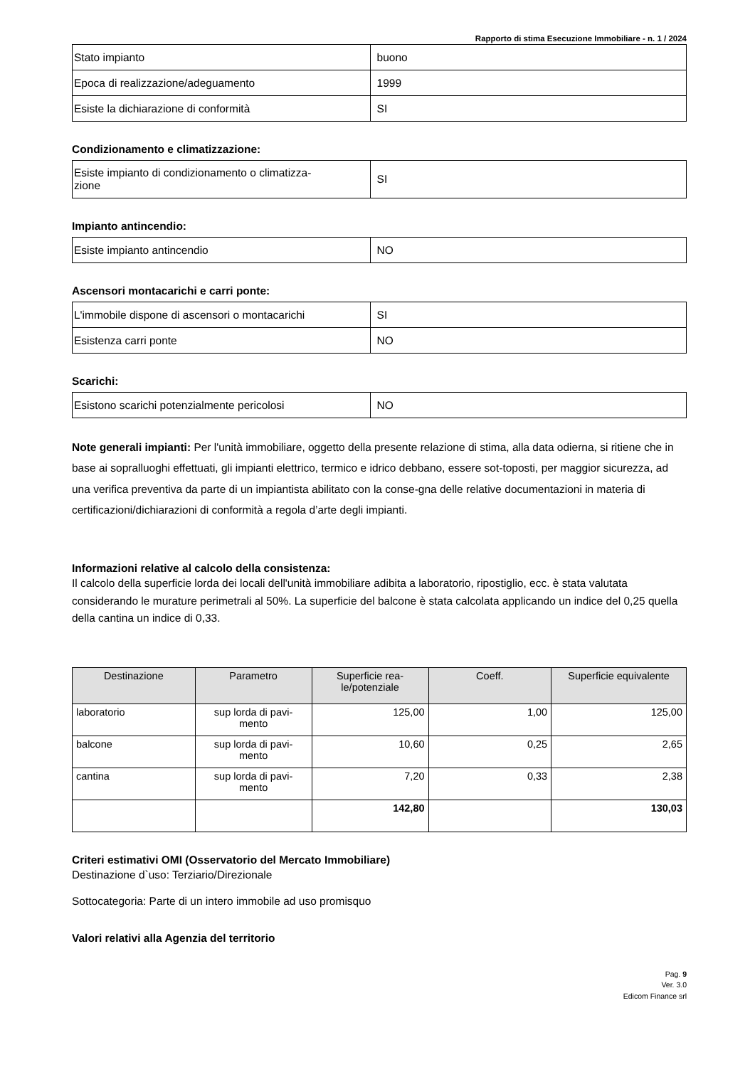Rapporto di stima Esecuzione Immobiliare - n. 1 / 2024
| Stato impianto | buono |
| Epoca di realizzazione/adeguamento | 1999 |
| Esiste la dichiarazione di conformità | SI |
Condizionamento e climatizzazione:
| Esiste impianto di condizionamento o climatizza- zione | SI |
Impianto antincendio:
| Esiste impianto antincendio | NO |
Ascensori montacarichi e carri ponte:
| L'immobile dispone di ascensori o montacarichi | SI |
| Esistenza carri ponte | NO |
Scarichi:
| Esistono scarichi potenzialmente pericolosi | NO |
Note generali impianti: Per l'unità immobiliare, oggetto della presente relazione di stima, alla data odierna, si ritiene che in base ai sopralluoghi effettuati, gli impianti elettrico, termico e idrico debbano, essere sot-toposti, per maggior sicurezza, ad una verifica preventiva da parte di un impiantista abilitato con la conse-gna delle relative documentazioni in materia di certificazioni/dichiarazioni di conformità a regola d’arte degli impianti.
Informazioni relative al calcolo della consistenza:
Il calcolo della superficie lorda dei locali dell'unità immobiliare adibita a laboratorio, ripostiglio, ecc. è stata valutata considerando le murature perimetrali al 50%. La superficie del balcone è stata calcolata applicando un indice del 0,25 quella della cantina un indice di 0,33.
| Destinazione | Parametro | Superficie rea- le/potenziale | Coeff. | Superficie equivalente |
| --- | --- | --- | --- | --- |
| laboratorio | sup lorda di pavi- mento | 125,00 | 1,00 | 125,00 |
| balcone | sup lorda di pavi- mento | 10,60 | 0,25 | 2,65 |
| cantina | sup lorda di pavi- mento | 7,20 | 0,33 | 2,38 |
| | | 142,80 | | 130,03 |
Criteri estimativi OMI (Osservatorio del Mercato Immobiliare)
Destinazione d`uso: Terziario/Direzionale
Sottocategoria: Parte di un intero immobile ad uso promisquo
Valori relativi alla Agenzia del territorio
Pag. 9
Ver. 3.0
Edicom Finance srl